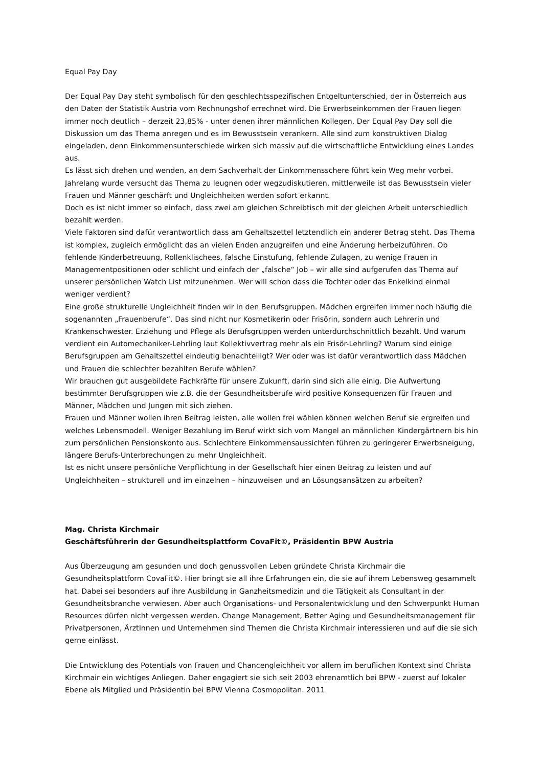Equal Pay Day
Der Equal Pay Day steht symbolisch für den geschlechtsspezifischen Entgeltunterschied, der in Österreich aus den Daten der Statistik Austria vom Rechnungshof errechnet wird. Die Erwerbseinkommen der Frauen liegen immer noch deutlich – derzeit 23,85% - unter denen ihrer männlichen Kollegen. Der Equal Pay Day soll die Diskussion um das Thema anregen und es im Bewusstsein verankern. Alle sind zum konstruktiven Dialog eingeladen, denn Einkommensunterschiede wirken sich massiv auf die wirtschaftliche Entwicklung eines Landes aus.
Es lässt sich drehen und wenden, an dem Sachverhalt der Einkommensschere führt kein Weg mehr vorbei. Jahrelang wurde versucht das Thema zu leugnen oder wegzudiskutieren, mittlerweile ist das Bewusstsein vieler Frauen und Männer geschärft und Ungleichheiten werden sofort erkannt.
Doch es ist nicht immer so einfach, dass zwei am gleichen Schreibtisch mit der gleichen Arbeit unterschiedlich bezahlt werden.
Viele Faktoren sind dafür verantwortlich dass am Gehaltszettel letztendlich ein anderer Betrag steht. Das Thema ist komplex, zugleich ermöglicht das an vielen Enden anzugreifen und eine Änderung herbeizuführen. Ob fehlende Kinderbetreuung, Rollenklischees, falsche Einstufung, fehlende Zulagen, zu wenige Frauen in Managementpositionen oder schlicht und einfach der „falsche“ Job – wir alle sind aufgerufen das Thema auf unserer persönlichen Watch List mitzunehmen. Wer will schon dass die Tochter oder das Enkelkind einmal weniger verdient?
Eine große strukturelle Ungleichheit finden wir in den Berufsgruppen. Mädchen ergreifen immer noch häufig die sogenannten „Frauenberufe“. Das sind nicht nur Kosmetikerin oder Frisörin, sondern auch Lehrerin und Krankenschwester. Erziehung und Pflege als Berufsgruppen werden unterdurchschnittlich bezahlt. Und warum verdient ein Automechaniker-Lehrling laut Kollektivvertrag mehr als ein Frisör-Lehrling? Warum sind einige Berufsgruppen am Gehaltszettel eindeutig benachteiligt? Wer oder was ist dafür verantwortlich dass Mädchen und Frauen die schlechter bezahlten Berufe wählen?
Wir brauchen gut ausgebildete Fachkräfte für unsere Zukunft, darin sind sich alle einig. Die Aufwertung bestimmter Berufsgruppen wie z.B. die der Gesundheitsberufe wird positive Konsequenzen für Frauen und Männer, Mädchen und Jungen mit sich ziehen.
Frauen und Männer wollen ihren Beitrag leisten, alle wollen frei wählen können welchen Beruf sie ergreifen und welches Lebensmodell. Weniger Bezahlung im Beruf wirkt sich vom Mangel an männlichen Kindergärtnern bis hin zum persönlichen Pensionskonto aus. Schlechtere Einkommensaussichten führen zu geringerer Erwerbsneigung, längere Berufs-Unterbrechungen zu mehr Ungleichheit.
Ist es nicht unsere persönliche Verpflichtung in der Gesellschaft hier einen Beitrag zu leisten und auf Ungleichheiten – strukturell und im einzelnen – hinzuweisen und an Lösungsansätzen zu arbeiten?
Mag. Christa Kirchmair
Geschäftsführerin der Gesundheitsplattform CovaFit©, Präsidentin BPW Austria
Aus Überzeugung am gesunden und doch genussvollen Leben gründete Christa Kirchmair die Gesundheitsplattform CovaFit©. Hier bringt sie all ihre Erfahrungen ein, die sie auf ihrem Lebensweg gesammelt hat. Dabei sei besonders auf ihre Ausbildung in Ganzheitsmedizin und die Tätigkeit als Consultant in der Gesundheitsbranche verwiesen. Aber auch Organisations- und Personalentwicklung und den Schwerpunkt Human Resources dürfen nicht vergessen werden. Change Management, Better Aging und Gesundheitsmanagement für Privatpersonen, ÄrztInnen und Unternehmen sind Themen die Christa Kirchmair interessieren und auf die sie sich gerne einlässt.
Die Entwicklung des Potentials von Frauen und Chancengleichheit vor allem im beruflichen Kontext sind Christa Kirchmair ein wichtiges Anliegen. Daher engagiert sie sich seit 2003 ehrenamtlich bei BPW - zuerst auf lokaler Ebene als Mitglied und Präsidentin bei BPW Vienna Cosmopolitan. 2011